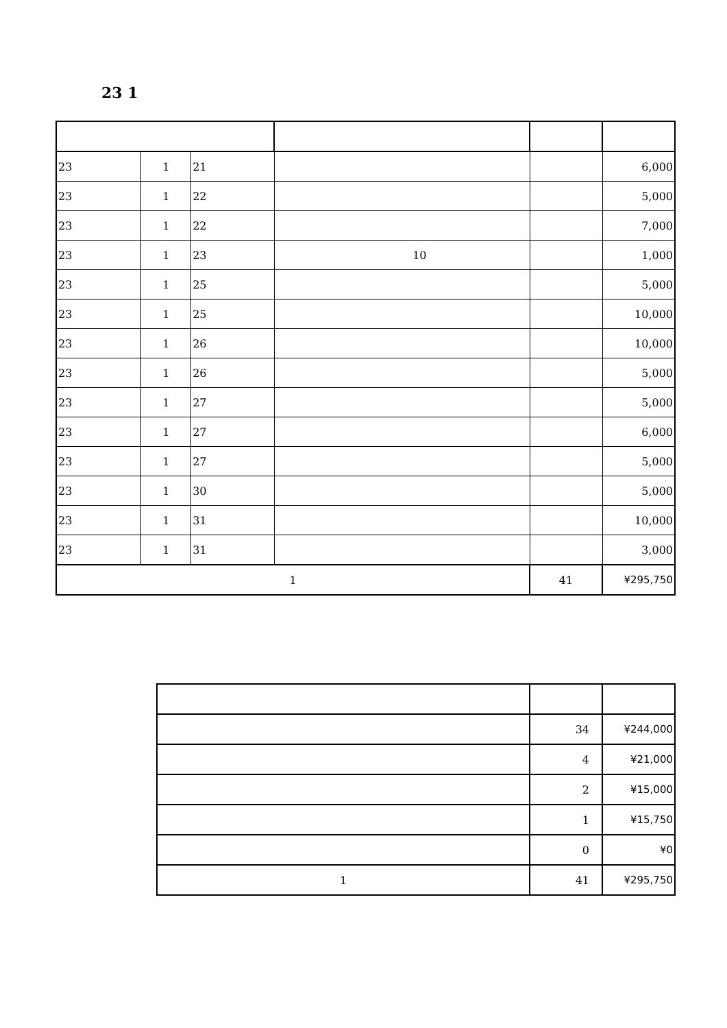23 1
| 23 | 1 | 21 | | | 6,000 |
| 23 | 1 | 22 | | | 5,000 |
| 23 | 1 | 22 | | | 7,000 |
| 23 | 1 | 23 | 10 | | 1,000 |
| 23 | 1 | 25 | | | 5,000 |
| 23 | 1 | 25 | | | 10,000 |
| 23 | 1 | 26 | | | 10,000 |
| 23 | 1 | 26 | | | 5,000 |
| 23 | 1 | 27 | | | 5,000 |
| 23 | 1 | 27 | | | 6,000 |
| 23 | 1 | 27 | | | 5,000 |
| 23 | 1 | 30 | | | 5,000 |
| 23 | 1 | 31 | | | 10,000 |
| 23 | 1 | 31 | | | 3,000 |
| 1 | | | | 41 | ¥295,750 |
| | 34 | ¥244,000 |
| | 4 | ¥21,000 |
| | 2 | ¥15,000 |
| | 1 | ¥15,750 |
| | 0 | ¥0 |
| 1 | 41 | ¥295,750 |